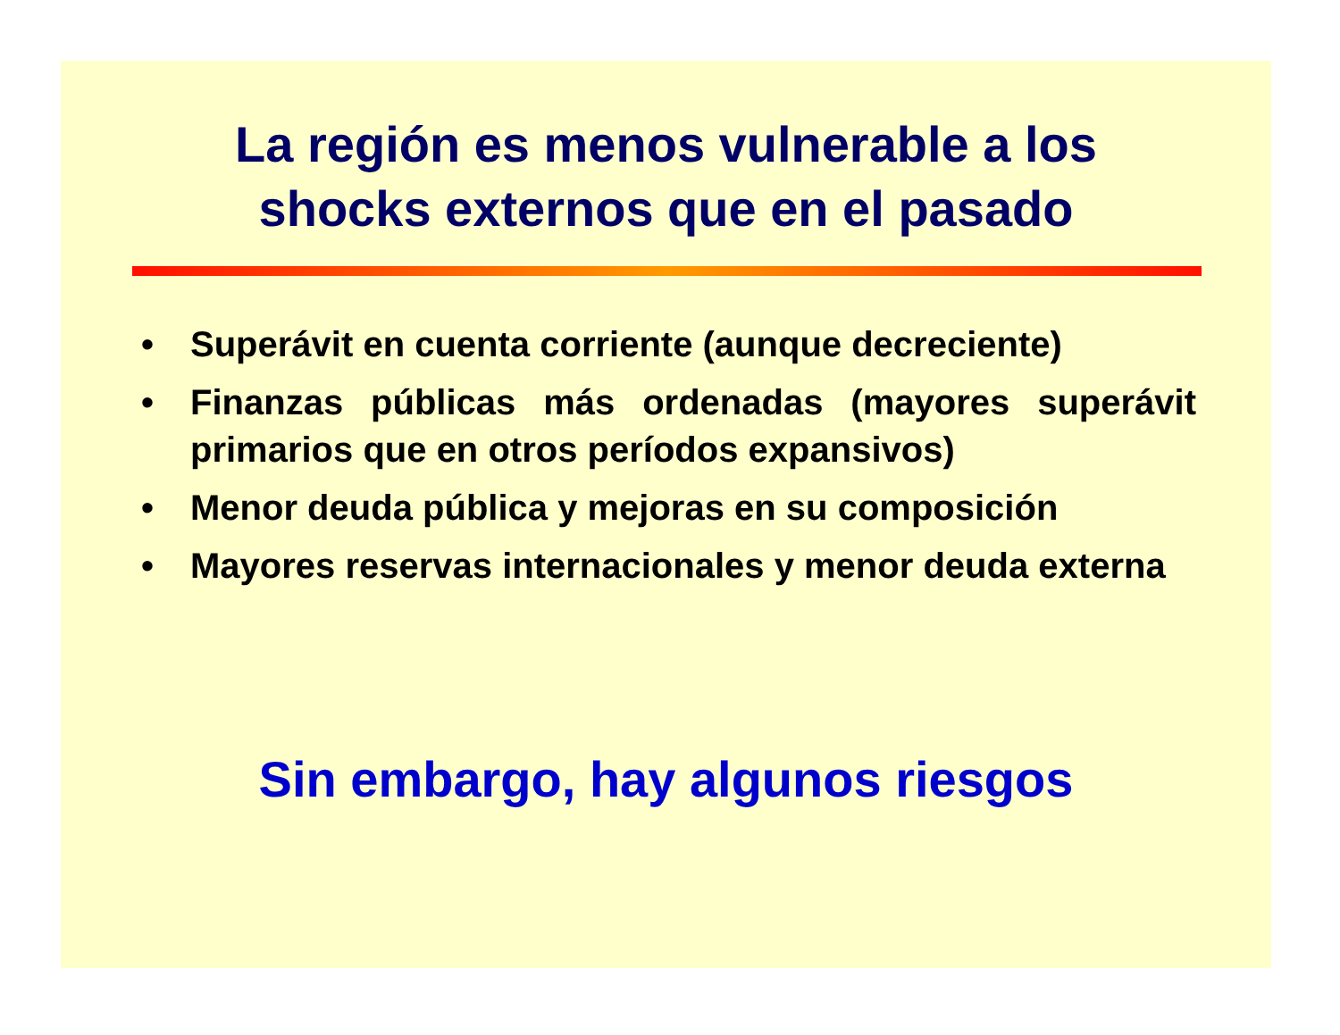La región es menos vulnerable a los
shocks externos que en el pasado
• Superávit en cuenta corriente (aunque decreciente)
• Finanzas públicas más ordenadas (mayores superávit primarios que en otros períodos expansivos)
• Menor deuda pública y mejoras en su composición
• Mayores reservas internacionales y menor deuda externa
Sin embargo, hay algunos riesgos